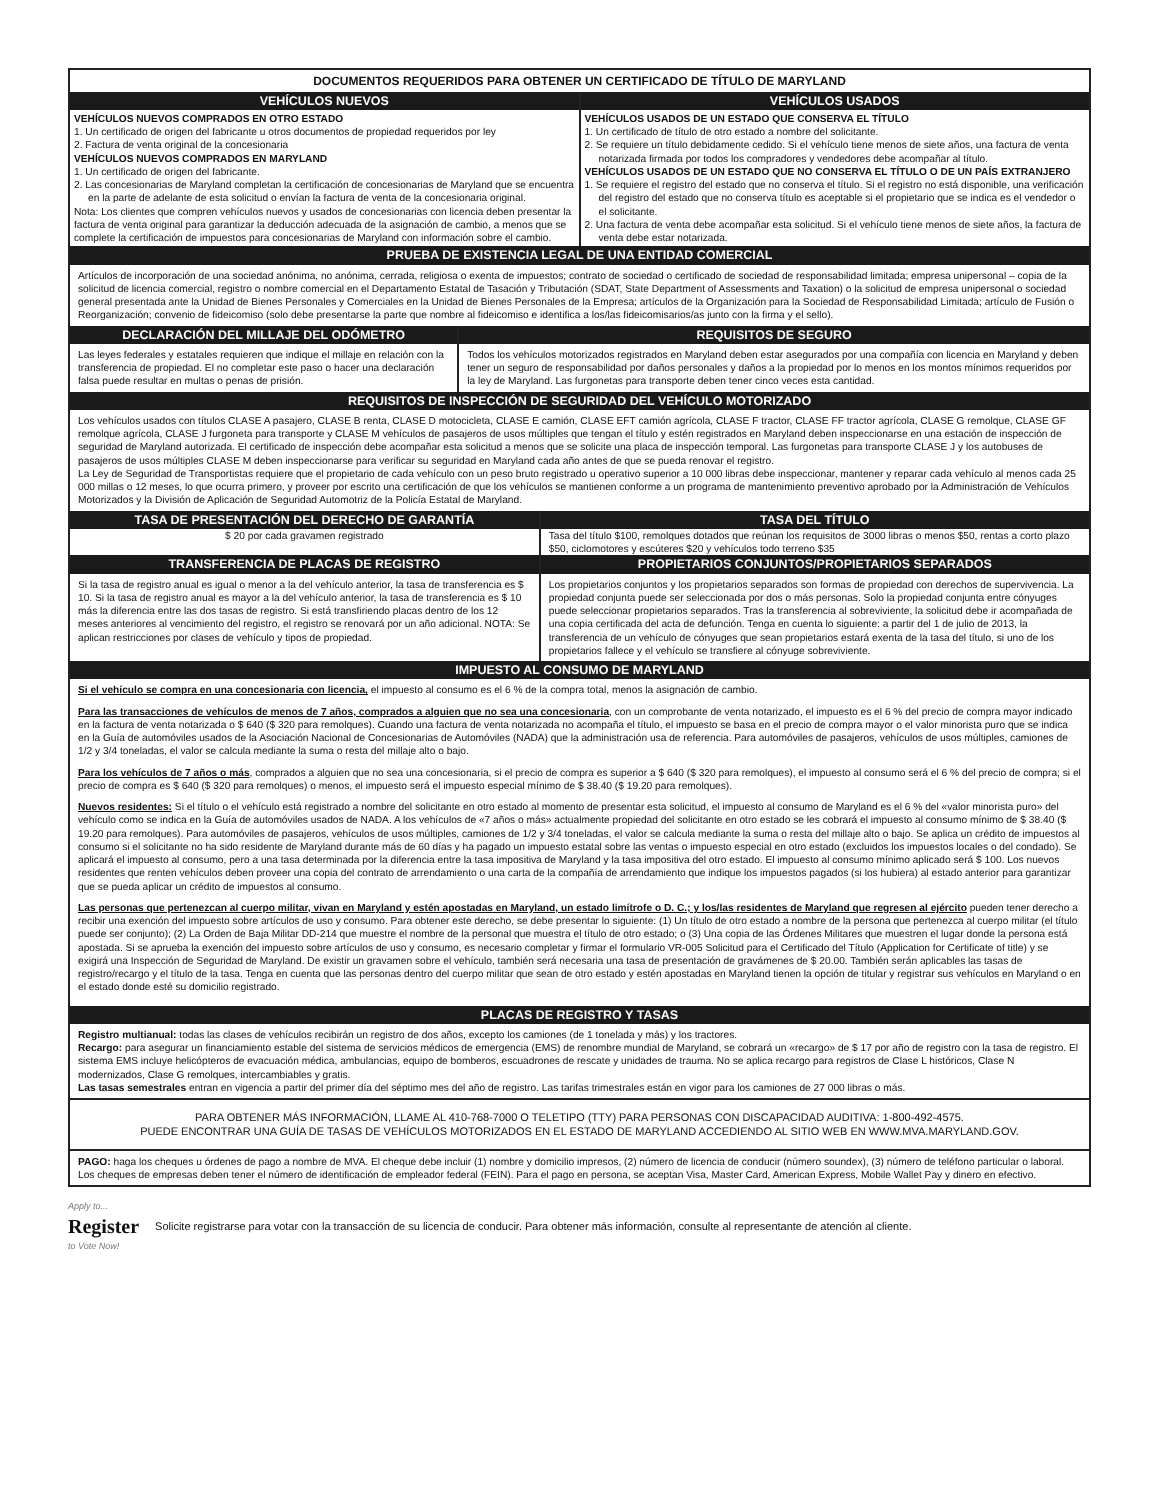DOCUMENTOS REQUERIDOS PARA OBTENER UN CERTIFICADO DE TÍTULO DE MARYLAND
VEHÍCULOS NUEVOS
VEHÍCULOS NUEVOS COMPRADOS EN OTRO ESTADO
1. Un certificado de origen del fabricante u otros documentos de propiedad requeridos por ley
2. Factura de venta original de la concesionaria
VEHÍCULOS NUEVOS COMPRADOS EN MARYLAND
1. Un certificado de origen del fabricante.
2. Las concesionarias de Maryland completan la certificación de concesionarias de Maryland que se encuentra en la parte de adelante de esta solicitud o envían la factura de venta de la concesionaria original.
Nota: Los clientes que compren vehículos nuevos y usados de concesionarias con licencia deben presentar la factura de venta original para garantizar la deducción adecuada de la asignación de cambio, a menos que se complete la certificación de impuestos para concesionarias de Maryland con información sobre el cambio.
VEHÍCULOS USADOS
VEHÍCULOS USADOS DE UN ESTADO QUE CONSERVA EL TÍTULO
1. Un certificado de título de otro estado a nombre del solicitante.
2. Se requiere un título debidamente cedido. Si el vehículo tiene menos de siete años, una factura de venta notarizada firmada por todos los compradores y vendedores debe acompañar al título.
VEHÍCULOS USADOS DE UN ESTADO QUE NO CONSERVA EL TÍTULO O DE UN PAÍS EXTRANJERO
1. Se requiere el registro del estado que no conserva el título. Si el registro no está disponible, una verificación del registro del estado que no conserva título es aceptable si el propietario que se indica es el vendedor o el solicitante.
2. Una factura de venta debe acompañar esta solicitud. Si el vehículo tiene menos de siete años, la factura de venta debe estar notarizada.
PRUEBA DE EXISTENCIA LEGAL DE UNA ENTIDAD COMERCIAL
Artículos de incorporación de una sociedad anónima, no anónima, cerrada, religiosa o exenta de impuestos; contrato de sociedad o certificado de sociedad de responsabilidad limitada; empresa unipersonal – copia de la solicitud de licencia comercial, registro o nombre comercial en el Departamento Estatal de Tasación y Tributación (SDAT, State Department of Assessments and Taxation) o la solicitud de empresa unipersonal o sociedad general presentada ante la Unidad de Bienes Personales y Comerciales en la Unidad de Bienes Personales de la Empresa; artículos de la Organización para la Sociedad de Responsabilidad Limitada; artículo de Fusión o Reorganización; convenio de fideicomiso (solo debe presentarse la parte que nombre al fideicomiso e identifica a los/las fideicomisarios/as junto con la firma y el sello).
DECLARACIÓN DEL MILLAJE DEL ODÓMETRO
Las leyes federales y estatales requieren que indique el millaje en relación con la transferencia de propiedad. El no completar este paso o hacer una declaración falsa puede resultar en multas o penas de prisión.
REQUISITOS DE SEGURO
Todos los vehículos motorizados registrados en Maryland deben estar asegurados por una compañía con licencia en Maryland y deben tener un seguro de responsabilidad por daños personales y daños a la propiedad por lo menos en los montos mínimos requeridos por la ley de Maryland. Las furgonetas para transporte deben tener cinco veces esta cantidad.
REQUISITOS DE INSPECCIÓN DE SEGURIDAD DEL VEHÍCULO MOTORIZADO
Los vehículos usados con títulos CLASE A pasajero, CLASE B renta, CLASE D motocicleta, CLASE E camión, CLASE EFT camión agrícola, CLASE F tractor, CLASE FF tractor agrícola, CLASE G remolque, CLASE GF remolque agrícola, CLASE J furgoneta para transporte y CLASE M vehículos de pasajeros de usos múltiples que tengan el título y estén registrados en Maryland deben inspeccionarse en una estación de inspección de seguridad de Maryland autorizada. El certificado de inspección debe acompañar esta solicitud a menos que se solicite una placa de inspección temporal. Las furgonetas para transporte CLASE J y los autobuses de pasajeros de usos múltiples CLASE M deben inspeccionarse para verificar su seguridad en Maryland cada año antes de que se pueda renovar el registro.
La Ley de Seguridad de Transportistas requiere que el propietario de cada vehículo con un peso bruto registrado u operativo superior a 10 000 libras debe inspeccionar, mantener y reparar cada vehículo al menos cada 25 000 millas o 12 meses, lo que ocurra primero, y proveer por escrito una certificación de que los vehículos se mantienen conforme a un programa de mantenimiento preventivo aprobado por la Administración de Vehículos Motorizados y la División de Aplicación de Seguridad Automotriz de la Policía Estatal de Maryland.
TASA DE PRESENTACIÓN DEL DERECHO DE GARANTÍA
$ 20 por cada gravamen registrado
TASA DEL TÍTULO
Tasa del título $100, remolques dotados que reúnan los requisitos de 3000 libras o menos $50, rentas a corto plazo $50, ciclomotores y escúteres $20 y vehículos todo terreno $35
TRANSFERENCIA DE PLACAS DE REGISTRO
Si la tasa de registro anual es igual o menor a la del vehículo anterior, la tasa de transferencia es $ 10. Si la tasa de registro anual es mayor a la del vehículo anterior, la tasa de transferencia es $ 10 más la diferencia entre las dos tasas de registro. Si está transfiriendo placas dentro de los 12 meses anteriores al vencimiento del registro, el registro se renovará por un año adicional. NOTA: Se aplican restricciones por clases de vehículo y tipos de propiedad.
PROPIETARIOS CONJUNTOS/PROPIETARIOS SEPARADOS
Los propietarios conjuntos y los propietarios separados son formas de propiedad con derechos de supervivencia. La propiedad conjunta puede ser seleccionada por dos o más personas. Solo la propiedad conjunta entre cónyuges puede seleccionar propietarios separados. Tras la transferencia al sobreviviente, la solicitud debe ir acompañada de una copia certificada del acta de defunción. Tenga en cuenta lo siguiente: a partir del 1 de julio de 2013, la transferencia de un vehículo de cónyuges que sean propietarios estará exenta de la tasa del título, si uno de los propietarios fallece y el vehículo se transfiere al cónyuge sobreviviente.
IMPUESTO AL CONSUMO DE MARYLAND
Si el vehículo se compra en una concesionaria con licencia, el impuesto al consumo es el 6 % de la compra total, menos la asignación de cambio.
Para las transacciones de vehículos de menos de 7 años, comprados a alguien que no sea una concesionaria, con un comprobante de venta notarizado, el impuesto es el 6 % del precio de compra mayor indicado en la factura de venta notarizada o $ 640 ($ 320 para remolques). Cuando una factura de venta notarizada no acompaña el título, el impuesto se basa en el precio de compra mayor o el valor minorista puro que se indica en la Guía de automóviles usados de la Asociación Nacional de Concesionarias de Automóviles (NADA) que la administración usa de referencia. Para automóviles de pasajeros, vehículos de usos múltiples, camiones de 1/2 y 3/4 toneladas, el valor se calcula mediante la suma o resta del millaje alto o bajo.
Para los vehículos de 7 años o más, comprados a alguien que no sea una concesionaria, si el precio de compra es superior a $ 640 ($ 320 para remolques), el impuesto al consumo será el 6 % del precio de compra; si el precio de compra es $ 640 ($ 320 para remolques) o menos, el impuesto será el impuesto especial mínimo de $ 38.40 ($ 19.20 para remolques).
Nuevos residentes: Si el título o el vehículo está registrado a nombre del solicitante en otro estado al momento de presentar esta solicitud, el impuesto al consumo de Maryland es el 6 % del «valor minorista puro» del vehículo como se indica en la Guía de automóviles usados de NADA. A los vehículos de «7 años o más» actualmente propiedad del solicitante en otro estado se les cobrará el impuesto al consumo mínimo de $ 38.40 ($ 19.20 para remolques). Para automóviles de pasajeros, vehículos de usos múltiples, camiones de 1/2 y 3/4 toneladas, el valor se calcula mediante la suma o resta del millaje alto o bajo. Se aplica un crédito de impuestos al consumo si el solicitante no ha sido residente de Maryland durante más de 60 días y ha pagado un impuesto estatal sobre las ventas o impuesto especial en otro estado (excluidos los impuestos locales o del condado). Se aplicará el impuesto al consumo, pero a una tasa determinada por la diferencia entre la tasa impositiva de Maryland y la tasa impositiva del otro estado. El impuesto al consumo mínimo aplicado será $ 100. Los nuevos residentes que renten vehículos deben proveer una copia del contrato de arrendamiento o una carta de la compañía de arrendamiento que indique los impuestos pagados (si los hubiera) al estado anterior para garantizar que se pueda aplicar un crédito de impuestos al consumo.
Las personas que pertenezcan al cuerpo militar, vivan en Maryland y estén apostadas en Maryland, un estado limítrofe o D. C.; y los/las residentes de Maryland que regresen al ejército pueden tener derecho a recibir una exención del impuesto sobre artículos de uso y consumo. Para obtener este derecho, se debe presentar lo siguiente: (1) Un título de otro estado a nombre de la persona que pertenezca al cuerpo militar (el título puede ser conjunto); (2) La Orden de Baja Militar DD-214 que muestre el nombre de la personal que muestra el título de otro estado; o (3) Una copia de las Órdenes Militares que muestren el lugar donde la persona está apostada. Si se aprueba la exención del impuesto sobre artículos de uso y consumo, es necesario completar y firmar el formulario VR-005 Solicitud para el Certificado del Título (Application for Certificate of title) y se exigirá una Inspección de Seguridad de Maryland. De existir un gravamen sobre el vehículo, también será necesaria una tasa de presentación de gravámenes de $ 20.00. También serán aplicables las tasas de registro/recargo y el título de la tasa. Tenga en cuenta que las personas dentro del cuerpo militar que sean de otro estado y estén apostadas en Maryland tienen la opción de titular y registrar sus vehículos en Maryland o en el estado donde esté su domicilio registrado.
PLACAS DE REGISTRO Y TASAS
Registro multianual: todas las clases de vehículos recibirán un registro de dos años, excepto los camiones (de 1 tonelada y más) y los tractores.
Recargo: para asegurar un financiamiento estable del sistema de servicios médicos de emergencia (EMS) de renombre mundial de Maryland, se cobrará un «recargo» de $ 17 por año de registro con la tasa de registro. El sistema EMS incluye helicópteros de evacuación médica, ambulancias, equipo de bomberos, escuadrones de rescate y unidades de trauma. No se aplica recargo para registros de Clase L históricos, Clase N modernizados, Clase G remolques, intercambiables y gratis.
Las tasas semestrales entran en vigencia a partir del primer día del séptimo mes del año de registro. Las tarifas trimestrales están en vigor para los camiones de 27 000 libras o más.
PARA OBTENER MÁS INFORMACIÓN, LLAME AL 410-768-7000 O TELETIPO (TTY) PARA PERSONAS CON DISCAPACIDAD AUDITIVA: 1-800-492-4575.
PUEDE ENCONTRAR UNA GUÍA DE TASAS DE VEHÍCULOS MOTORIZADOS EN EL ESTADO DE MARYLAND ACCEDIENDO AL SITIO WEB EN WWW.MVA.MARYLAND.GOV.
PAGO: haga los cheques u órdenes de pago a nombre de MVA. El cheque debe incluir (1) nombre y domicilio impresos, (2) número de licencia de conducir (número soundex), (3) número de teléfono particular o laboral. Los cheques de empresas deben tener el número de identificación de empleador federal (FEIN). Para el pago en persona, se aceptan Visa, Master Card, American Express, Mobile Wallet Pay y dinero en efectivo.
Apply to...
Register
to Vote Now!
Solicite registrarse para votar con la transacción de su licencia de conducir. Para obtener más información, consulte al representante de atención al cliente.